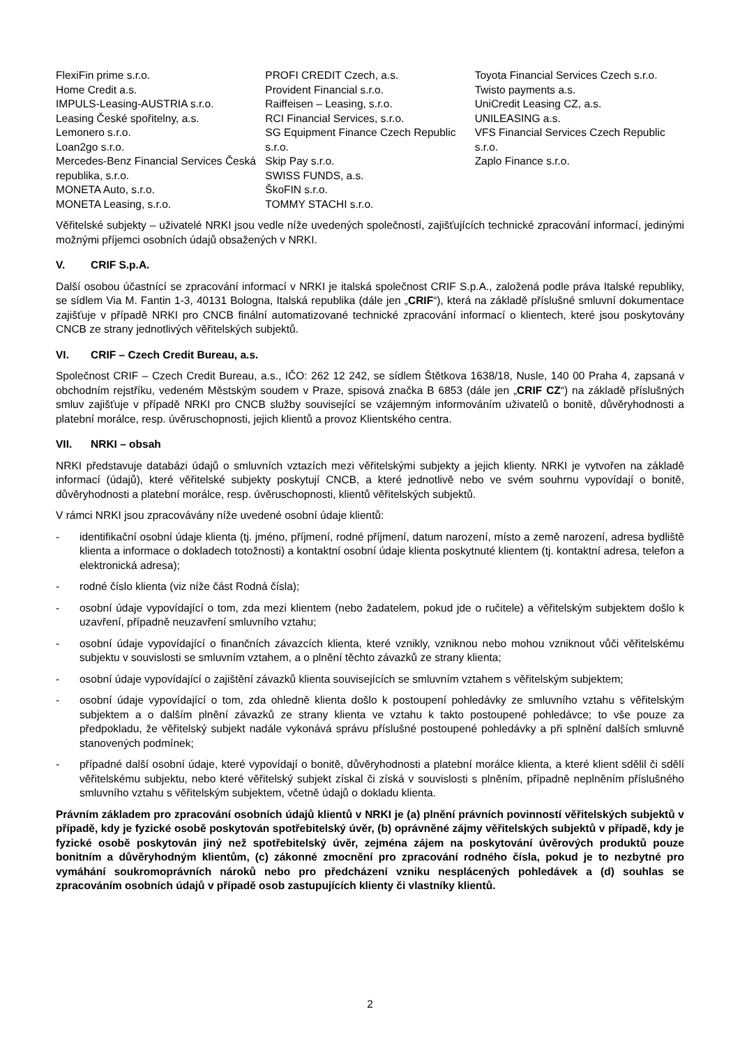FlexiFin prime s.r.o.
Home Credit a.s.
IMPULS-Leasing-AUSTRIA s.r.o.
Leasing České spořitelny, a.s.
Lemonero s.r.o.
Loan2go s.r.o.
Mercedes-Benz Financial Services Česká republika, s.r.o.
MONETA Auto, s.r.o.
MONETA Leasing, s.r.o.
PROFI CREDIT Czech, a.s.
Provident Financial s.r.o.
Raiffeisen – Leasing, s.r.o.
RCI Financial Services, s.r.o.
SG Equipment Finance Czech Republic s.r.o.
Skip Pay s.r.o.
SWISS FUNDS, a.s.
ŠkoFIN s.r.o.
TOMMY STACHI s.r.o.
Toyota Financial Services Czech s.r.o.
Twisto payments a.s.
UniCredit Leasing CZ, a.s.
UNILEASING a.s.
VFS Financial Services Czech Republic s.r.o.
Zaplo Finance s.r.o.
Věřitelské subjekty – uživatelé NRKI jsou vedle níže uvedených společností, zajišťujících technické zpracování informací, jedinými možnými příjemci osobních údajů obsažených v NRKI.
V. CRIF S.p.A.
Další osobou účastnící se zpracování informací v NRKI je italská společnost CRIF S.p.A., založená podle práva Italské republiky, se sídlem Via M. Fantin 1-3, 40131 Bologna, Italská republika (dále jen „CRIF“), která na základě příslušné smluvní dokumentace zajišťuje v případě NRKI pro CNCB finální automatizované technické zpracování informací o klientech, které jsou poskytovány CNCB ze strany jednotlivých věřitelských subjektů.
VI. CRIF – Czech Credit Bureau, a.s.
Společnost CRIF – Czech Credit Bureau, a.s., IČO: 262 12 242, se sídlem Štětkova 1638/18, Nusle, 140 00 Praha 4, zapsaná v obchodním rejstříku, vedeném Městským soudem v Praze, spisová značka B 6853 (dále jen „CRIF CZ“) na základě příslušných smluv zajišťuje v případě NRKI pro CNCB služby související se vzájemným informováním uživatelů o bonitě, důvěryhodnosti a platební morálce, resp. úvěruschopnosti, jejich klientů a provoz Klientského centra.
VII. NRKI – obsah
NRKI představuje databázi údajů o smluvních vztazích mezi věřitelskými subjekty a jejich klienty. NRKI je vytvořen na základě informací (údajů), které věřitelské subjekty poskytují CNCB, a které jednotlivě nebo ve svém souhrnu vypovídají o bonitě, důvěryhodnosti a platební morálce, resp. úvěruschopnosti, klientů věřitelských subjektů.
V rámci NRKI jsou zpracovávány níže uvedené osobní údaje klientů:
- identifikační osobní údaje klienta (tj. jméno, příjmení, rodné příjmení, datum narození, místo a země narození, adresa bydliště klienta a informace o dokladech totožnosti) a kontaktní osobní údaje klienta poskytnuté klientem (tj. kontaktní adresa, telefon a elektronická adresa);
- rodné číslo klienta (viz níže část Rodná čísla);
- osobní údaje vypovídající o tom, zda mezi klientem (nebo žadatelem, pokud jde o ručitele) a věřitelským subjektem došlo k uzavření, případně neuzavření smluvního vztahu;
- osobní údaje vypovídající o finančních závazcích klienta, které vznikly, vzniknou nebo mohou vzniknout vůči věřitelskému subjektu v souvislosti se smluvním vztahem, a o plnění těchto závazků ze strany klienta;
- osobní údaje vypovídající o zajištění závazků klienta souvisejících se smluvním vztahem s věřitelským subjektem;
- osobní údaje vypovídající o tom, zda ohledně klienta došlo k postoupení pohledávky ze smluvního vztahu s věřitelským subjektem a o dalším plnění závazků ze strany klienta ve vztahu k takto postoupené pohledávce; to vše pouze za předpokladu, že věřitelský subjekt nadále vykonává správu příslušné postoupené pohledávky a při splnění dalších smluvně stanovených podmínek;
- případné další osobní údaje, které vypovídají o bonitě, důvěryhodnosti a platební morálce klienta, a které klient sdělil či sdělí věřitelskému subjektu, nebo které věřitelský subjekt získal či získá v souvislosti s plněním, případně neplněním příslušného smluvního vztahu s věřitelským subjektem, včetně údajů o dokladu klienta.
Právním základem pro zpracování osobních údajů klientů v NRKI je (a) plnění právních povinností věřitelských subjektů v případě, kdy je fyzické osobě poskytován spotřebitelský úvěr, (b) oprávněné zájmy věřitelských subjektů v případě, kdy je fyzické osobě poskytován jiný než spotřebitelský úvěr, zejména zájem na poskytování úvěrových produktů pouze bonitním a důvěryhodným klientům, (c) zákonné zmocnění pro zpracování rodného čísla, pokud je to nezbytné pro vymáhání soukromoprávních nároků nebo pro předcházení vzniku nesplácených pohledávek a (d) souhlas se zpracováním osobních údajů v případě osob zastupujících klienty či vlastníky klientů.
2